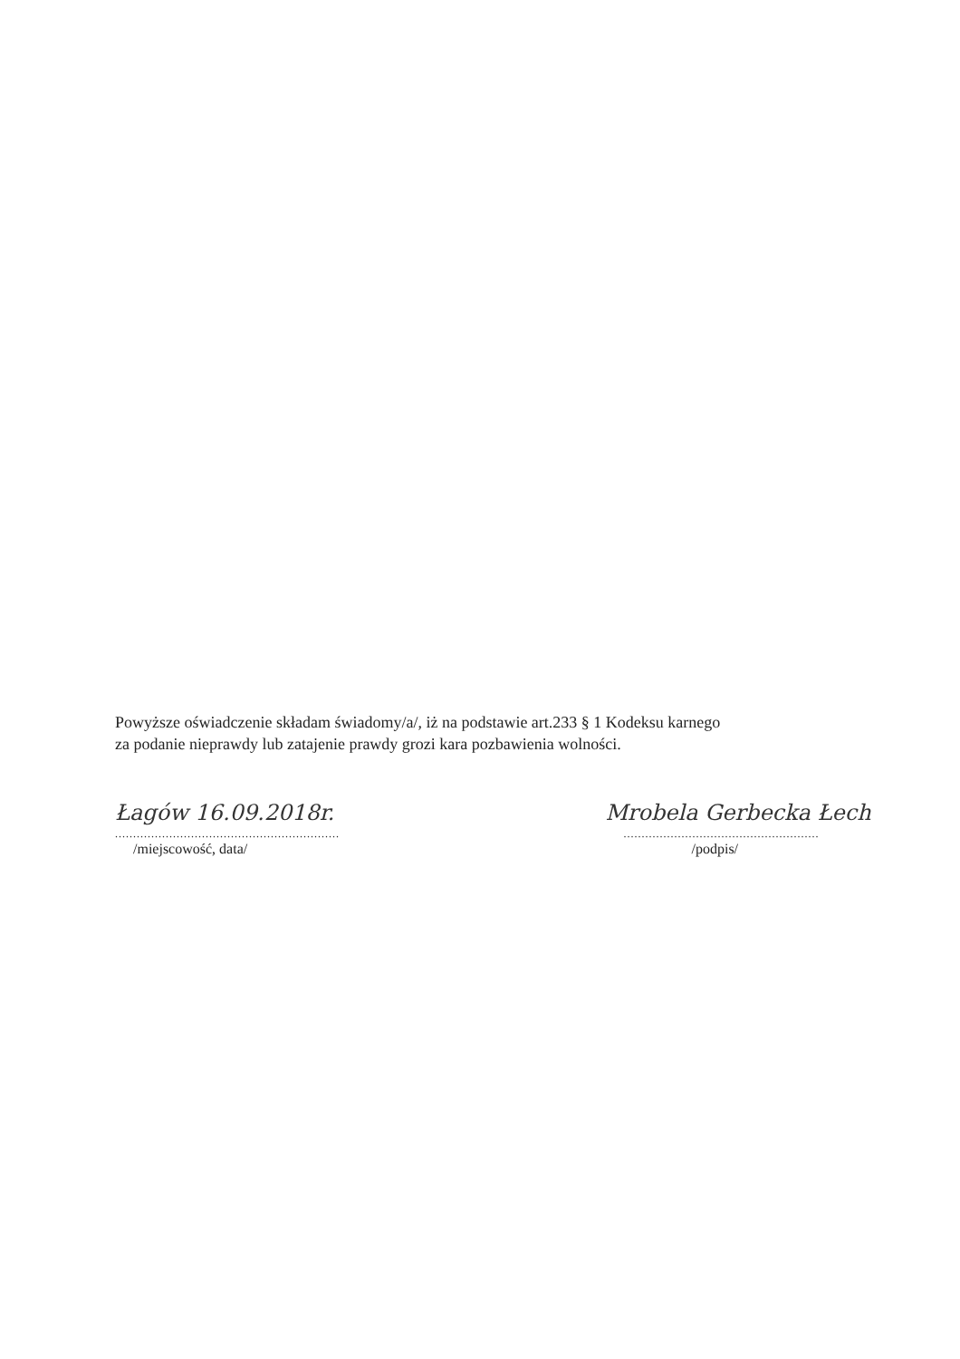Powyższe oświadczenie składam świadomy/a/, iż na podstawie art.233 § 1 Kodeksu karnego
za podanie nieprawdy lub zatajenie prawdy grozi kara pozbawienia wolności.
Łagów 16.09.2018r.
..............................................................
/miejscowość, data/
Mrobela Gerbecka Łech
......................................................
/podpis/